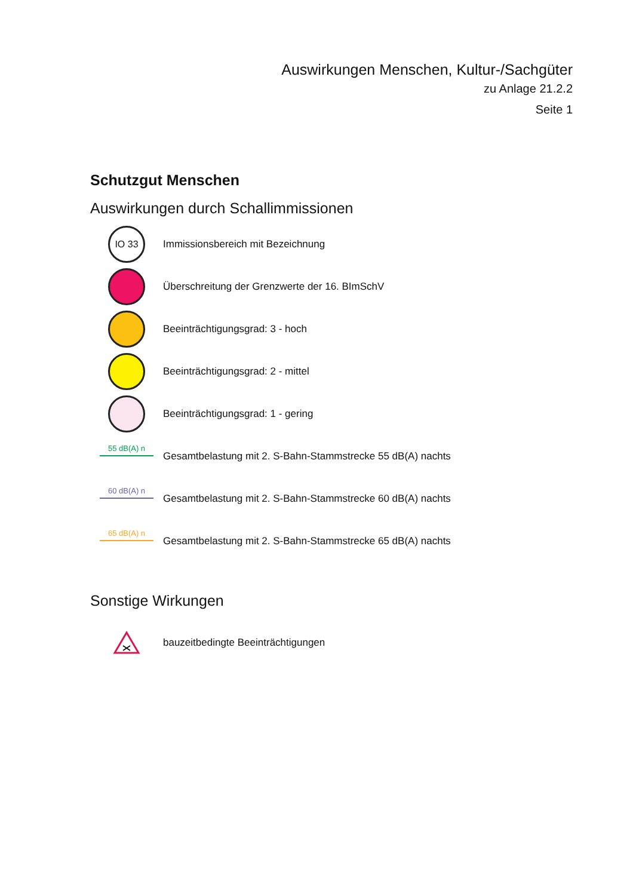Auswirkungen Menschen, Kultur-/Sachgüter
zu Anlage 21.2.2
Seite 1
Schutzgut Menschen
Auswirkungen durch Schallimmissionen
IO 33
Immissionsbereich mit Bezeichnung
Überschreitung der Grenzwerte der 16. BImSchV
Beeinträchtigungsgrad: 3 - hoch
Beeinträchtigungsgrad: 2 - mittel
Beeinträchtigungsgrad: 1 - gering
55 dB(A) n
Gesamtbelastung mit 2. S-Bahn-Stammstrecke 55 dB(A) nachts
60 dB(A) n
Gesamtbelastung mit 2. S-Bahn-Stammstrecke 60 dB(A) nachts
65 dB(A) n
Gesamtbelastung mit 2. S-Bahn-Stammstrecke 65 dB(A) nachts
Sonstige Wirkungen
bauzeitbedingte Beeinträchtigungen